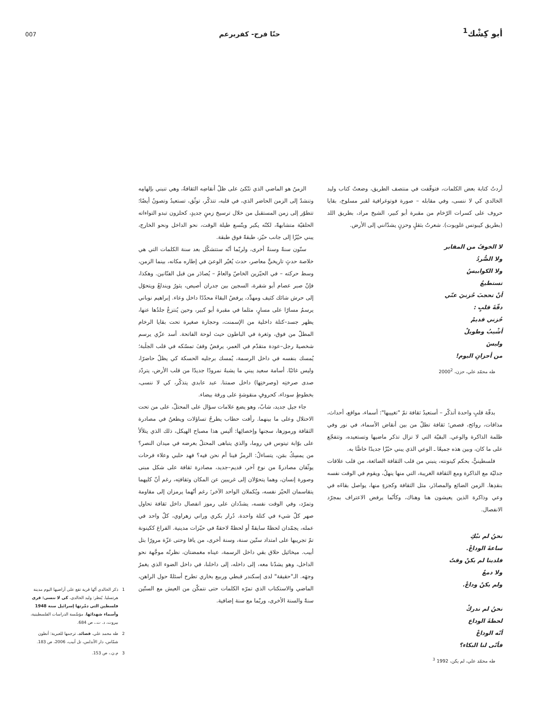أبو كِشْك<sup>1</sup> حنّا فرح- كفربرعم 007
أردتُ كتابة بعض الكلمات، فتوقّفت في منتصف الطريق، وضعتُ كتاب وليد الخالدي كي لا ننسى، وفي مقابله – صورة فوتوغرافية لقبر مسلوخ، بقايا حروف على كسرات الرّخام من مقبرة أبو كبير، الشيخ مراد، بطريق اللد (بطريق كيبوتس غلويوت). شعرتُ بثقلٍ وحزنٍ يشدّانني إلى الأرض.
لا الخوفُ من المقابر
ولا الصُّردُ
ولا الكوابيسُ
تستطيعُ
أنْ تحجبَ حُزنيَ عنّي
دقّةَ قلبٍ :
حُزني قديمْ
أشْيبُ وطويلْ
وليسَ
من أحزانِ اليوم!
طه محمّد علي، حزن، 2000<sup>2</sup>
بدقّة قلبٍ واحدة أتذكّر – أستعيدُ ثقافة تمّ "تغييبها": أسماء، مواقع، أحداث، مذاقات، روائح، قصص؛ ثقافة تطلّ من بين أنقاض الأسماء، في نور وفي ظلمة الذاكرة والوعي. البقيّة التي لا تزال تذكر ماضيها وتستعيده، وتتفجّع على ما كان، وبين هذه جميعًا ـ الوعي الذي يبني حيّزًا جديدًا خاصًّا به.
فلسطينيٌّ، بحكم كينونته، ينبني من قلب الثقافة الضائعة، من قلب علاقات جدليّة مع الذاكرة ومع الثقافة الغريبة، التي منها ينهلُ، ويقوم في الوقت نفسه بنقدِها. الزمن الضائع والمصادَر، مثل الثقافة وكجزءٍ منها، يواصل بقاءَه في وعي وذاكرة الذين يعيشون هنا وهناك، وكأنّما يرفض الاعتراف بمجرّد الانفصال.
نحنُ لم نبْكِ
ساعةَ الوداعْ.
فلدينا لم يكنْ وقتٌ
ولا دمعٌ
ولم يكنْ وداعْ.
نحنُ لم ندركْ
لحظةَ الوداع
أنّه الوداعْ
فأنّى لنا البكاء؟
طه محمّد علي، لم يكن، 1992 <sup>3</sup>
الزمنُ هو الماضي الذي تتّكئ على ظلّ أنقاضِه الثقافةُ، وهي تنبني بإلهامِه وتنشدّ إلى الزمن الحاضر الذي، في قلبه، تتذكّر، توثّق، تستعيدُ وتصونُ أيضًا؛ تتطوّر إلى زمن المستقبل من خلال ترسيخ زمنٍ جديدٍ، كحلزون تبدو التواءاته الحلقيّة متشابهةً، لكنّه يكبر ويتّسع طيلة الوقت، نحو الداخل ونحو الخارج، يبني حيّزًا إلى جانب حيّز، طبقةً فوق طبقة.
ستّون سنةً وسنةٌ أخرى، ولربّما أنّه ستتشكّل بعد سنة الكلمات التي هي خلاصة حدثٍ تاريخيٍّ معاصر، حدث يُغيّر الوعيَ في إطاره مكانه، بينما الزمن، وسط حركته – في الحيّزين الخاصّ والعامّ – يُصادَر من قبل الفنّانين. وهكذا، فإنّ صبر عصام أبو شقرة، السجين بين جدران أصيص، يثورُ ويندلعُ ويتحوّل إلى حرش شائك كثيف ومهدِّد، يرفضُ البقاءَ محدّدًا داخل وعاء. إبراهيم نوباني يرسمُ مسارًا على مسارٍ، مثلما في مقبرة أبو كبير، وحين يُنتزعُ جلدُها عنها، يظهر جسد–كتلة داخلية من الإسمنت، وحجارة صغيرة تحت بقايا الرخام المطلّ من فوق، وثغرة في الباطون حيث لوحة الفاتحة. أسد عزّي يرسم شخصيةَ رجل–عودة متقدّم في العمر، يرفضُ وقفَ تمسّكه في قلب الجلَبة؛ يُمسك بنفسه في داخل الرسمة، يُمسك برجليه الحسكة كي يظلّ حاضرًا، وليس غائبًا. أسامة سعيد يبني ما يشبهُ نمرودًا جديدًا من قلب الأرض، يتردّد صدى صرختِه (وصرختِها) داخل صمتنا. عبد عابدي يتذكّر، كي لا ننسى، بخطوطٍ سوداء، كحروفٍ منقوشةٍ على ورقة بيضاء.
جاء جيل جديد، شابّ، وهو يضع علامات سؤال على المحتلّ، على من تحت الاحتلال وعلى ما بينهما. رأفت حطاب يطرحُ تساؤلات ويطعنُ في مصادرة الثقافة ورموزها، سجنها وإخصائِها: أليس هذا مصباح الهيكل، ذلك الذي يتلألأ على بوّابة تيتوس في روما، والذي يتباهى المحتلّ بعرضه في ميدان النصر؟ من يمسِكُ بمَن، يتساءلُ: الرمزُ فينا أم نحن فيه؟ فهد حلبي وعلاء فرحات يوثّقان مصادرةً من نوع آخر، قديم–جديد، مصادرة ثقافة على شكل مبنى وصورة إنسان، وهما يتحوّلان إلى غريبين عن المكان وثقافتِه، رغم أنّ كليهما يتقاسمان الحيّز نفسه، ويُكملان الواحد الآخر؛ رغم أنّهما يرمزان إلى مقاومة وتمرّد، وفي الوقت نفسه، يشدّدان على رموز انفصال داخل ثقافة تحاول صهر كلّ شيء في كتلة واحدة. دُرار بكري وراني زهراوي، كلّ واحد في عمله، يجمّدان لحظةً سابقةً أو لحظةً لاحقةً في حيّزات مدينية. الفراغ ككينونة تمّ تجريبها على امتداد ستّين سنة، وسنة أخرى، من يافا وحتى غزّة مرورًا بتل أبيب. ميخائيل حلاق بقي داخل الرسمة، عيناه مغمضتان، نظرتُه موجَّهة نحو الداخل، وهو يشدّنا معه، إلى داخله، إلى داخلنا، في داخل الضوء الذي يغمرُ وجهَه. الـ"حقيقة" لدى إسكندر قبطي وربيع بخاري تطرح أسئلةً حول الراهن، الماضي والاستكتاب الذي تمرّه الكلمات حتى نتمكّن من العيش مع الستّين سنةً والسنة الأخرى، وربّما مع سنة إضافية.
1 ذكر الخالدي أنّها قرية تقع على أراضيها اليوم مدينة هرتسليا. يُنظر: وليد الخالدي، كي لا ننسى: قرى فلسطين التي دمّرتها إسرائيل سنة 1948 وأسماء شهدائها، مؤسّسة الدراسات الفلسطينية، بيروت، د. ت.، ص 684.
2 طه محمد علي، قصائد، ترجمها للعبرية: أنطون شمّاس، دار الأندلس، تل أبيب، 2006، ص 183.
3 م.ن.، ص 153.